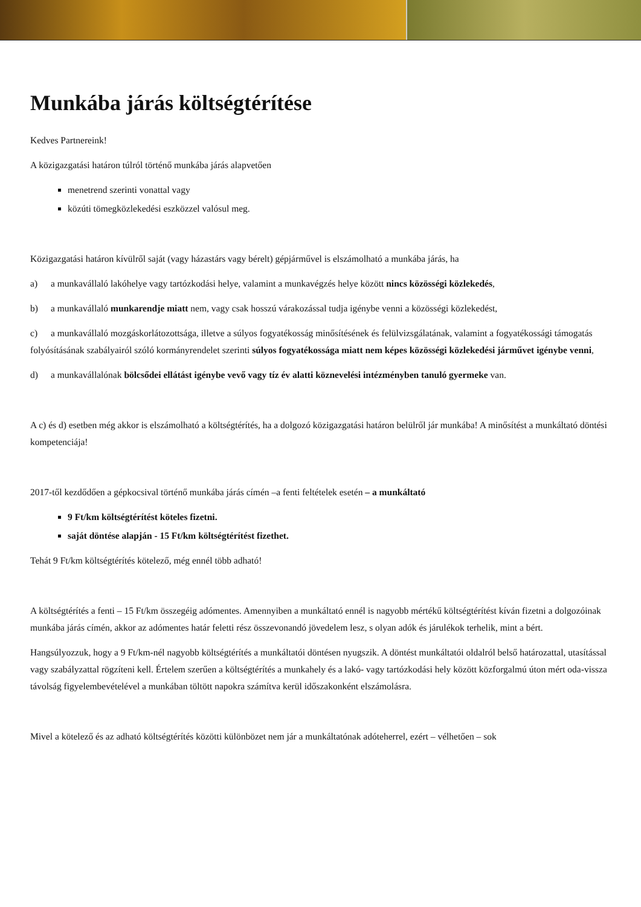Munkába járás költségtérítése
Kedves Partnereink!
A közigazgatási határon túlról történő munkába járás alapvetően
menetrend szerinti vonattal vagy
közúti tömegközlekedési eszközzel valósul meg.
Közigazgatási határon kívülről saját (vagy házastárs vagy bérelt) gépjárművel is elszámolható a munkába járás, ha
a) a munkavállaló lakóhelye vagy tartózkodási helye, valamint a munkavégzés helye között nincs közösségi közlekedés,
b) a munkavállaló munkarendje miatt nem, vagy csak hosszú várakozással tudja igénybe venni a közösségi közlekedést,
c) a munkavállaló mozgáskorlátozottsága, illetve a súlyos fogyatékosság minősítésének és felülvizsgálatának, valamint a fogyatékossági támogatás folyósításának szabályairól szóló kormányrendelet szerinti súlyos fogyatékossága miatt nem képes közösségi közlekedési járművet igénybe venni,
d) a munkavállalónak bölcsődei ellátást igénybe vevő vagy tíz év alatti köznevelési intézményben tanuló gyermeke van.
A c) és d) esetben még akkor is elszámolható a költségtérítés, ha a dolgozó közigazgatási határon belülről jár munkába! A minősítést a munkáltató döntési kompetenciája!
2017-től kezdődően a gépkocsival történő munkába járás címén –a fenti feltételek esetén – a munkáltató
9 Ft/km költségtérítést köteles fizetni.
saját döntése alapján - 15 Ft/km költségtérítést fizethet.
Tehát 9 Ft/km költségtérítés kötelező, még ennél több adható!
A költségtérítés a fenti – 15 Ft/km összegéig adómentes. Amennyiben a munkáltató ennél is nagyobb mértékű költségtérítést kíván fizetni a dolgozóinak munkába járás címén, akkor az adómentes határ feletti rész összevonandó jövedelem lesz, s olyan adók és járulékok terhelik, mint a bért.
Hangsúlyozzuk, hogy a 9 Ft/km-nél nagyobb költségtérítés a munkáltatói döntésen nyugszik. A döntést munkáltatói oldalról belső határozattal, utasítással vagy szabályzattal rögzíteni kell. Értelem szerűen a költségtérítés a munkahely és a lakó- vagy tartózkodási hely között közforgalmú úton mért oda-vissza távolság figyelembevételével a munkában töltött napokra számítva kerül időszakonként elszámolásra.
Mivel a kötelező és az adható költségtérítés közötti különbözet nem jár a munkáltatónak adóteherrel, ezért – vélhetően – sok